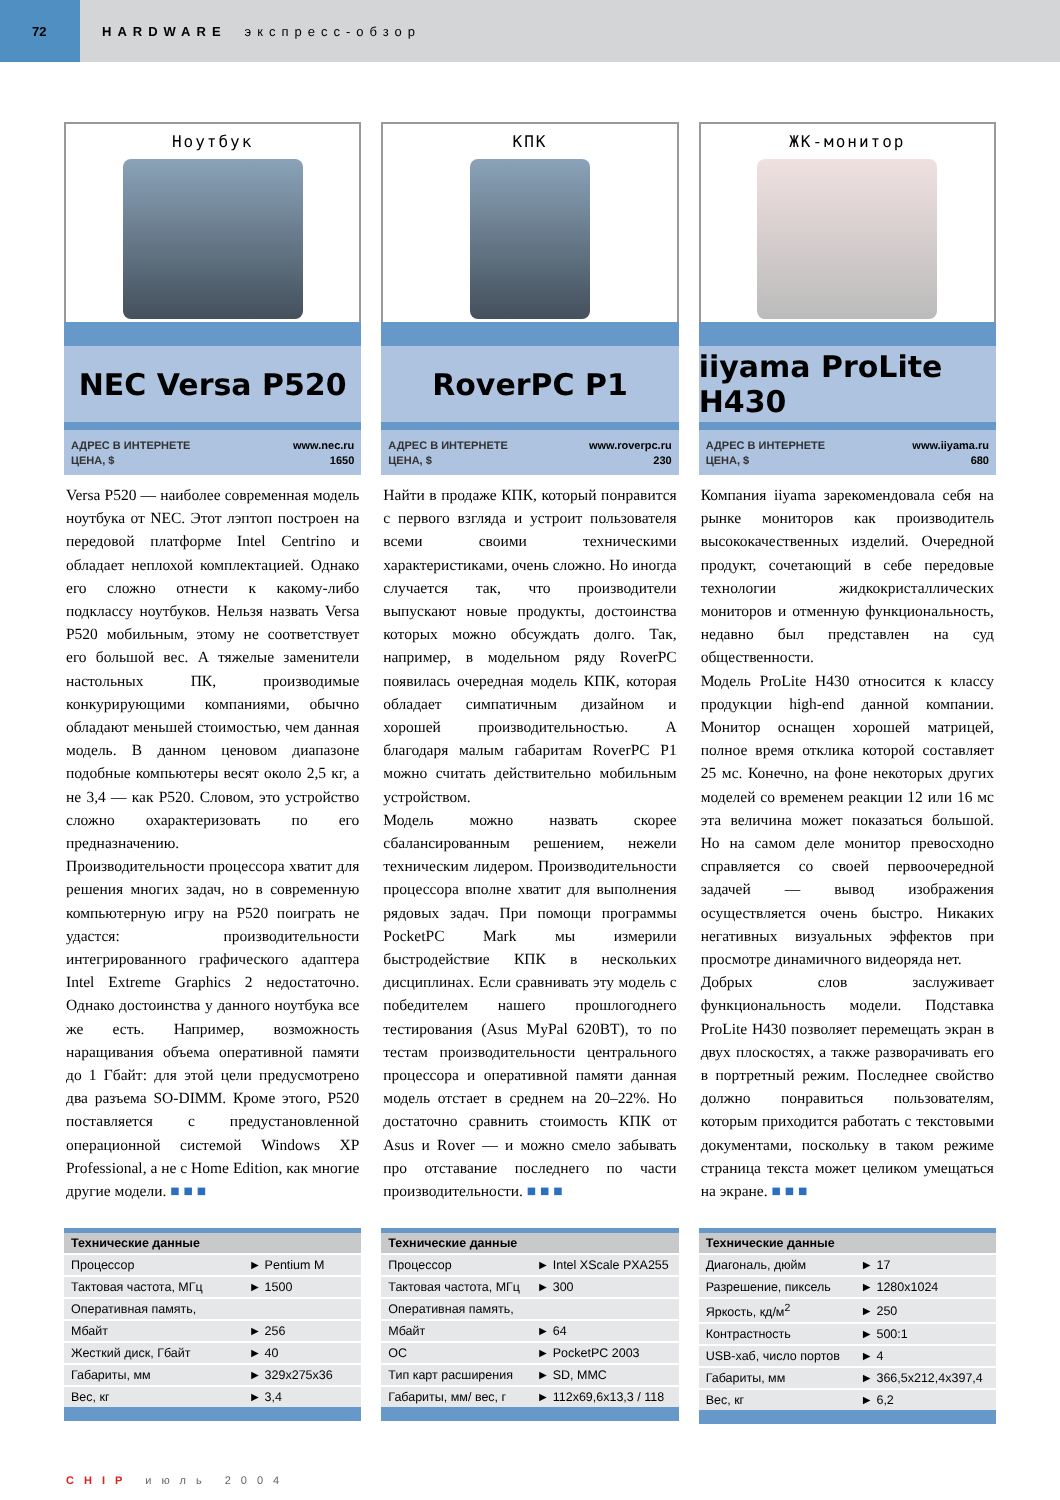72
HARDWARE экспресс-обзор
Ноутбук
NEC Versa P520
АДРЕС В ИНТЕРНЕТЕ www.nec.ru
ЦЕНА, $ 1650
Versa P520 — наиболее современная модель ноутбука от NEC. Этот лэптоп построен на передовой платформе Intel Centrino и обладает неплохой комплектацией. Однако его сложно отнести к какому-либо подклассу ноутбуков. Нельзя назвать Versa P520 мобильным, этому не соответствует его большой вес. А тяжелые заменители настольных ПК, производимые конкурирующими компаниями, обычно обладают меньшей стоимостью, чем данная модель. В данном ценовом диапазоне подобные компьютеры весят около 2,5 кг, а не 3,4 — как P520. Словом, это устройство сложно охарактеризовать по его предназначению.
Производительности процессора хватит для решения многих задач, но в современную компьютерную игру на P520 поиграть не удастся: производительности интегрированного графического адаптера Intel Extreme Graphics 2 недостаточно. Однако достоинства у данного ноутбука все же есть. Например, возможность наращивания объема оперативной памяти до 1 Гбайт: для этой цели предусмотрено два разъема SO-DIMM. Кроме этого, P520 поставляется с предустановленной операционной системой Windows XP Professional, а не с Home Edition, как многие другие модели. ■ ■ ■
| Технические данные | |
| --- | --- |
| Процессор | ► Pentium M |
| Тактовая частота, МГц | ► 1500 |
| Оперативная память, | |
| Мбайт | ► 256 |
| Жесткий диск, Гбайт | ► 40 |
| Габариты, мм | ► 329x275x36 |
| Вес, кг | ► 3,4 |
КПК
RoverPC P1
АДРЕС В ИНТЕРНЕТЕ www.roverpc.ru
ЦЕНА, $ 230
Найти в продаже КПК, который понравится с первого взгляда и устроит пользователя всеми своими техническими характеристиками, очень сложно. Но иногда случается так, что производители выпускают новые продукты, достоинства которых можно обсуждать долго. Так, например, в модельном ряду RoverPC появилась очередная модель КПК, которая обладает симпатичным дизайном и хорошей производительностью. А благодаря малым габаритам RoverPC P1 можно считать действительно мобильным устройством.
Модель можно назвать скорее сбалансированным решением, нежели техническим лидером. Производительности процессора вполне хватит для выполнения рядовых задач. При помощи программы PocketPC Mark мы измерили быстродействие КПК в нескольких дисциплинах. Если сравнивать эту модель с победителем нашего прошлогоднего тестирования (Asus MyPal 620BT), то по тестам производительности центрального процессора и оперативной памяти данная модель отстает в среднем на 20–22%. Но достаточно сравнить стоимость КПК от Asus и Rover — и можно смело забывать про отставание последнего по части производительности. ■ ■ ■
| Технические данные | |
| --- | --- |
| Процессор | ► Intel XScale PXA255 |
| Тактовая частота, МГц | ► 300 |
| Оперативная память, | |
| Мбайт | ► 64 |
| ОС | ► PocketPC 2003 |
| Тип карт расширения | ► SD, MMC |
| Габариты, мм/ вес, г | ► 112x69,6x13,3 / 118 |
ЖК-монитор
iiyama ProLite H430
АДРЕС В ИНТЕРНЕТЕ www.iiyama.ru
ЦЕНА, $ 680
Компания iiyama зарекомендовала себя на рынке мониторов как производитель высококачественных изделий. Очередной продукт, сочетающий в себе передовые технологии жидкокристаллических мониторов и отменную функциональность, недавно был представлен на суд общественности.
Модель ProLite H430 относится к классу продукции high-end данной компании. Монитор оснащен хорошей матрицей, полное время отклика которой составляет 25 мс. Конечно, на фоне некоторых других моделей со временем реакции 12 или 16 мс эта величина может показаться большой. Но на самом деле монитор превосходно справляется со своей первоочередной задачей — вывод изображения осуществляется очень быстро. Никаких негативных визуальных эффектов при просмотре динамичного видеоряда нет.
Добрых слов заслуживает функциональность модели. Подставка ProLite H430 позволяет перемещать экран в двух плоскостях, а также разворачивать его в портретный режим. Последнее свойство должно понравиться пользователям, которым приходится работать с текстовыми документами, поскольку в таком режиме страница текста может целиком умещаться на экране. ■ ■ ■
| Технические данные | |
| --- | --- |
| Диагональ, дюйм | ► 17 |
| Разрешение, пиксель | ► 1280x1024 |
| Яркость, кд/м<sup>2</sup> | ► 250 |
| Контрастность | ► 500:1 |
| USB-хаб, число портов | ► 4 |
| Габариты, мм | ► 366,5x212,4x397,4 |
| Вес, кг | ► 6,2 |
CHIP июль 2004